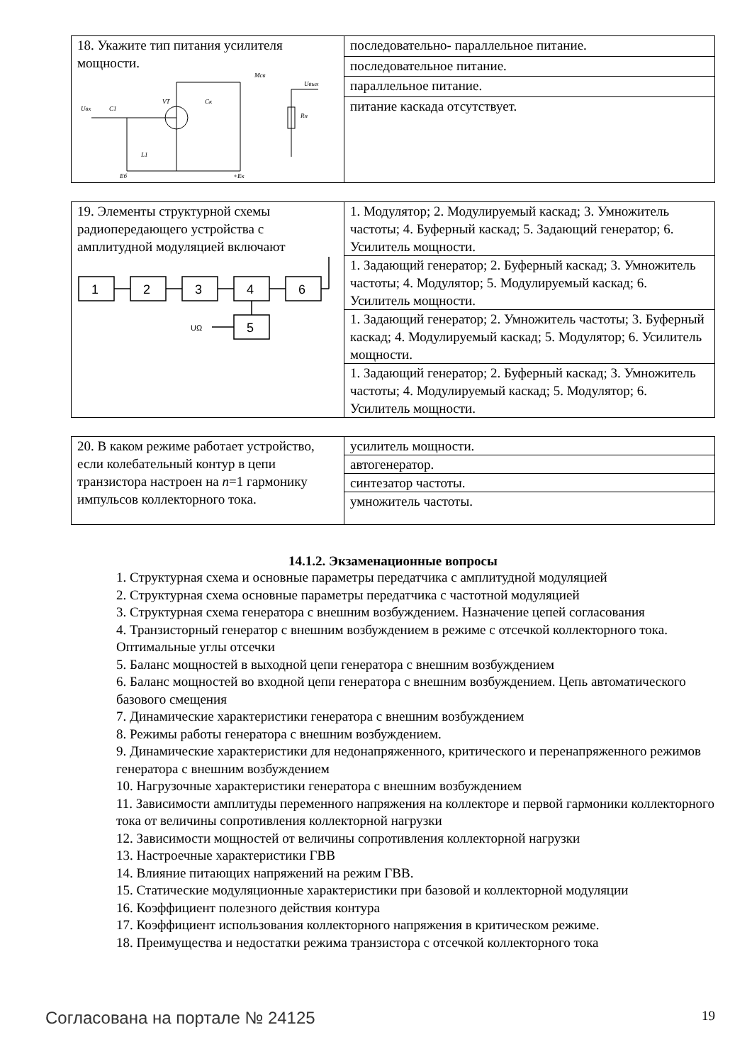| 18. Укажите тип питания усилителя мощности. Uвх C1 VT Cк Mсв Uвых Rн L1 Eб +Eк | последовательно- параллельное питание. |
| | последовательное питание. |
| | параллельное питание. |
| | питание каскада отсутствует. |
| 19. Элементы структурной схемы радиопередающего устройства с амплитудной модуляцией включают 1 2 3 4 6 5 UΩ | 1. Модулятор; 2. Модулируемый каскад; 3. Умножитель частоты; 4. Буферный каскад; 5. Задающий генератор; 6. Усилитель мощности. |
| | 1. Задающий генератор; 2. Буферный каскад; 3. Умножитель частоты; 4. Модулятор; 5. Модулируемый каскад; 6. Усилитель мощности. |
| | 1. Задающий генератор; 2. Умножитель частоты; 3. Буферный каскад; 4. Модулируемый каскад; 5. Модулятор; 6. Усилитель мощности. |
| | 1. Задающий генератор; 2. Буферный каскад; 3. Умножитель частоты; 4. Модулируемый каскад; 5. Модулятор; 6. Усилитель мощности. |
| 20. В каком режиме работает устройство, если колебательный контур в цепи транзистора настроен на n =1 гармонику импульсов коллекторного тока. | усилитель мощности. |
| | автогенератор. |
| | синтезатор частоты. |
| | умножитель частоты. |
14.1.2. Экзаменационные вопросы
1. Структурная схема и основные параметры передатчика с амплитудной модуляцией
2. Структурная схема основные параметры передатчика с частотной модуляцией
3. Структурная схема генератора с внешним возбуждением. Назначение цепей согласования
4. Транзисторный генератор с внешним возбуждением в режиме с отсечкой коллекторного тока. Оптимальные углы отсечки
5. Баланс мощностей в выходной цепи генератора с внешним возбуждением
6. Баланс мощностей во входной цепи генератора с внешним возбуждением. Цепь автоматического базового смещения
7. Динамические характеристики генератора с внешним возбуждением
8. Режимы работы генератора с внешним возбуждением.
9. Динамические характеристики для недонапряженного, критического и перенапряженного режимов генератора с внешним возбуждением
10. Нагрузочные характеристики генератора с внешним возбуждением
11. Зависимости амплитуды переменного напряжения на коллекторе и первой гармоники коллекторного тока от величины сопротивления коллекторной нагрузки
12. Зависимости мощностей от величины сопротивления коллекторной нагрузки
13. Настроечные характеристики ГВВ
14. Влияние питающих напряжений на режим ГВВ.
15. Статические модуляционные характеристики при базовой и коллекторной модуляции
16. Коэффициент полезного действия контура
17. Коэффициент использования коллекторного напряжения в критическом режиме.
18. Преимущества и недостатки режима транзистора с отсечкой коллекторного тока
Согласована на портале № 24125 19